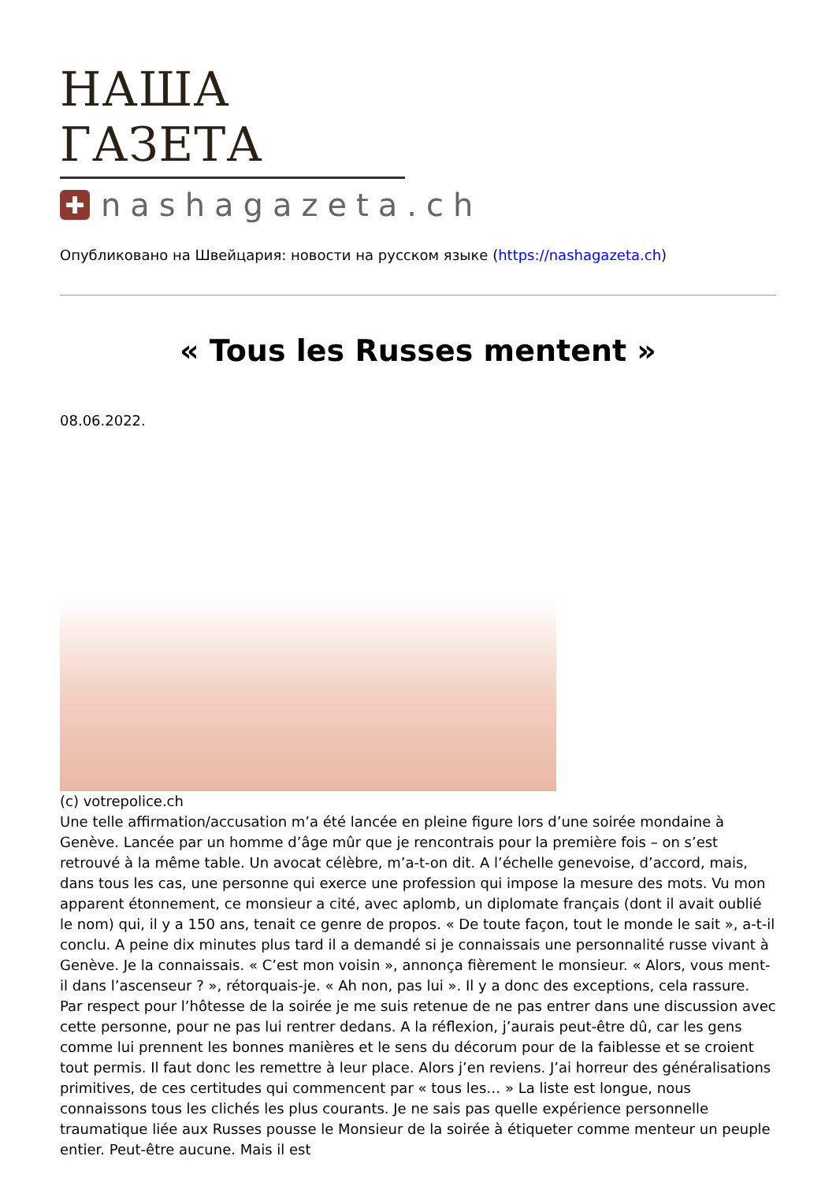НАША ГАЗЕТА
✚
nashagazeta.ch
Опубликовано на Швейцария: новости на русском языке (https://nashagazeta.ch)
« Tous les Russes mentent »
08.06.2022.
(c) votrepolice.ch
Une telle affirmation/accusation m’a été lancée en pleine figure lors d’une soirée mondaine à Genève. Lancée par un homme d’âge mûr que je rencontrais pour la première fois – on s’est retrouvé à la même table. Un avocat célèbre, m’a-t-on dit. A l’échelle genevoise, d’accord, mais, dans tous les cas, une personne qui exerce une profession qui impose la mesure des mots. Vu mon apparent étonnement, ce monsieur a cité, avec aplomb, un diplomate français (dont il avait oublié le nom) qui, il y a 150 ans, tenait ce genre de propos. « De toute façon, tout le monde le sait », a-t-il conclu. A peine dix minutes plus tard il a demandé si je connaissais une personnalité russe vivant à Genève. Je la connaissais. « C’est mon voisin », annonça fièrement le monsieur. « Alors, vous ment-il dans l’ascenseur ? », rétorquais-je. « Ah non, pas lui ». Il y a donc des exceptions, cela rassure. Par respect pour l’hôtesse de la soirée je me suis retenue de ne pas entrer dans une discussion avec cette personne, pour ne pas lui rentrer dedans. A la réflexion, j’aurais peut-être dû, car les gens comme lui prennent les bonnes manières et le sens du décorum pour de la faiblesse et se croient tout permis. Il faut donc les remettre à leur place. Alors j’en reviens. J’ai horreur des généralisations primitives, de ces certitudes qui commencent par « tous les… » La liste est longue, nous connaissons tous les clichés les plus courants. Je ne sais pas quelle expérience personnelle traumatique liée aux Russes pousse le Monsieur de la soirée à étiqueter comme menteur un peuple entier. Peut-être aucune. Mais il est